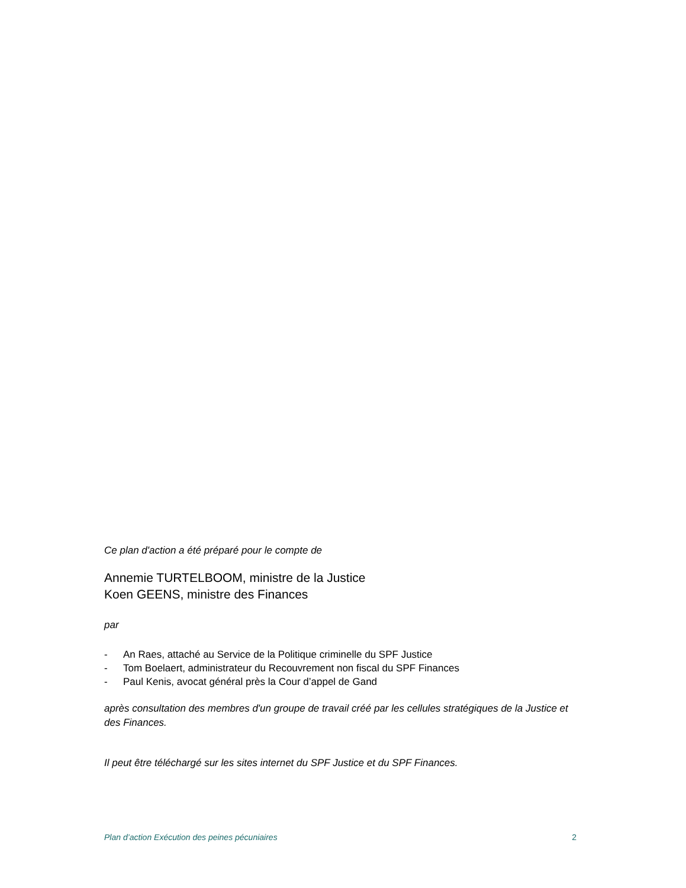Ce plan d'action a été préparé pour le compte de
Annemie TURTELBOOM, ministre de la Justice
Koen GEENS, ministre des Finances
par
- An Raes, attaché au Service de la Politique criminelle du SPF Justice
- Tom Boelaert, administrateur du Recouvrement non fiscal du SPF Finances
- Paul Kenis, avocat général près la Cour d’appel de Gand
après consultation des membres d'un groupe de travail créé par les cellules stratégiques de la Justice et des Finances.
Il peut être téléchargé sur les sites internet du SPF Justice et du SPF Finances.
Plan d’action Exécution des peines pécuniaires 2